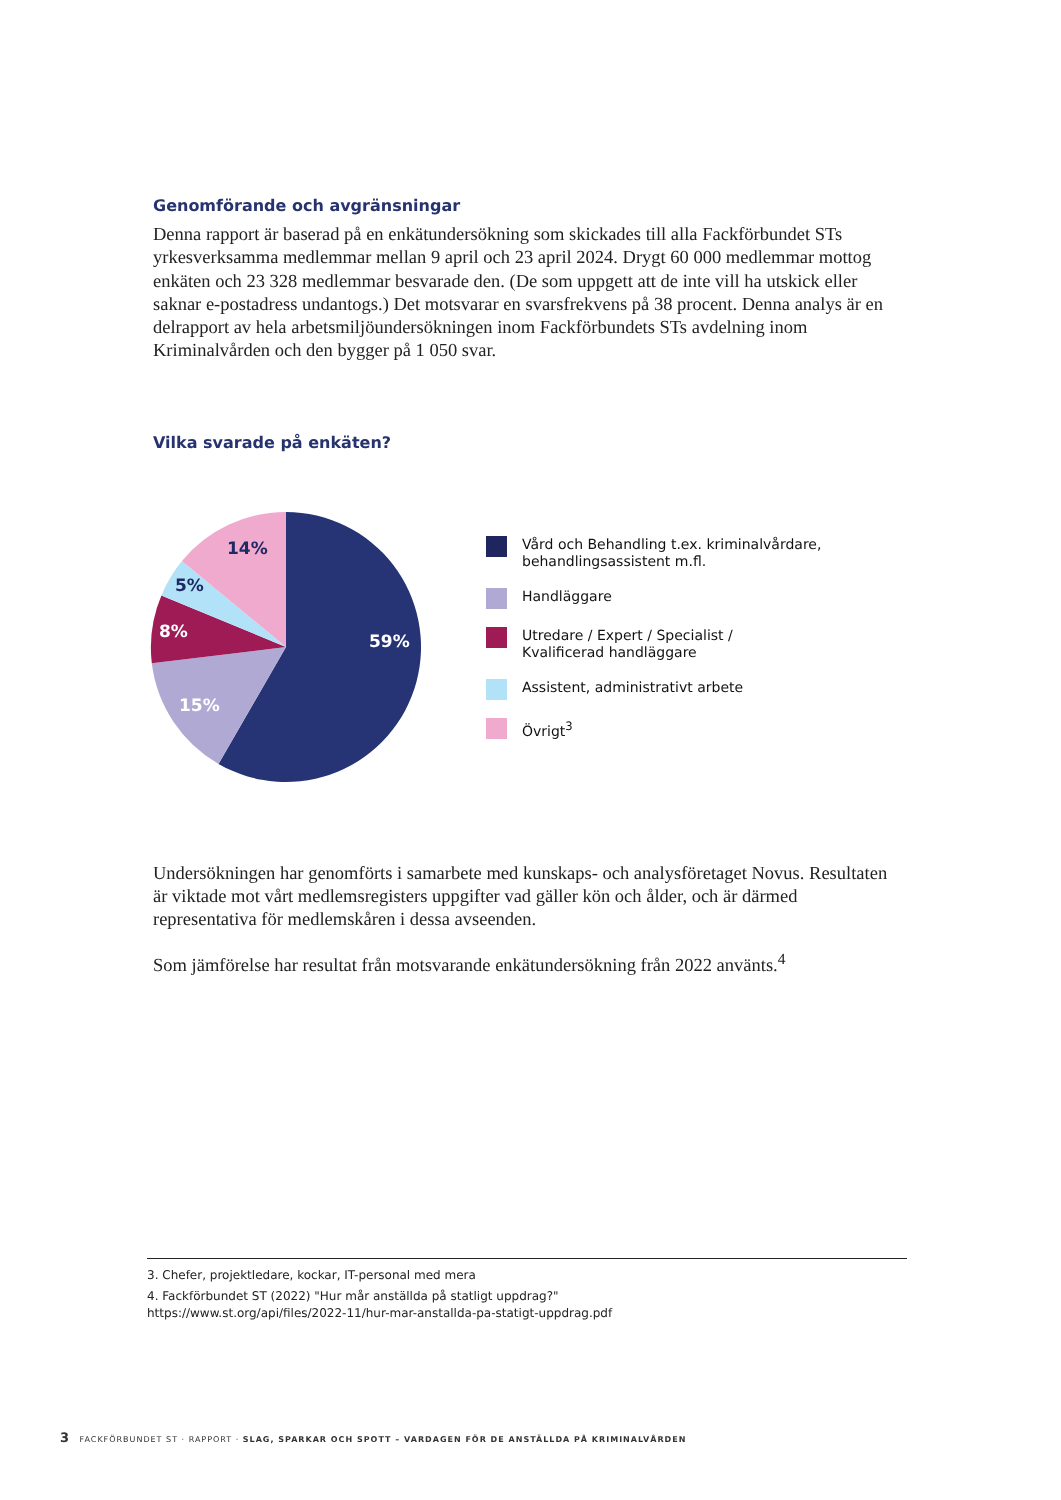Genomförande och avgränsningar
Denna rapport är baserad på en enkätundersökning som skickades till alla Fackförbundet STs yrkesverksamma medlemmar mellan 9 april och 23 april 2024. Drygt 60 000 medlemmar mottog enkäten och 23 328 medlemmar besvarade den. (De som uppgett att de inte vill ha utskick eller saknar e-postadress undantogs.) Det motsvarar en svarsfrekvens på 38 procent. Denna analys är en delrapport av hela arbetsmiljöundersökningen inom Fackförbundets STs avdelning inom Kriminalvården och den bygger på 1 050 svar.
Vilka svarade på enkäten?
59%
15%
8%
5%
14%
Vård och Behandling t.ex. kriminalvårdare,
behandlingsassistent m.fl.
Handläggare
Utredare / Expert / Specialist /
Kvalificerad handläggare
Assistent, administrativt arbete
Övrigt<sup>3</sup>
Undersökningen har genomförts i samarbete med kunskaps- och analysföretaget Novus. Resultaten är viktade mot vårt medlemsregisters uppgifter vad gäller kön och ålder, och är därmed representativa för medlemskåren i dessa avseenden.
Som jämförelse har resultat från motsvarande enkätundersökning från 2022 använts.<sup>4</sup>
3. Chefer, projektledare, kockar, IT-personal med mera
4. Fackförbundet ST (2022) "Hur mår anställda på statligt uppdrag?"
https://www.st.org/api/files/2022-11/hur-mar-anstallda-pa-statigt-uppdrag.pdf
3 FACKFÖRBUNDET ST · RAPPORT · SLAG, SPARKAR OCH SPOTT – VARDAGEN FÖR DE ANSTÄLLDA PÅ KRIMINALVÅRDEN